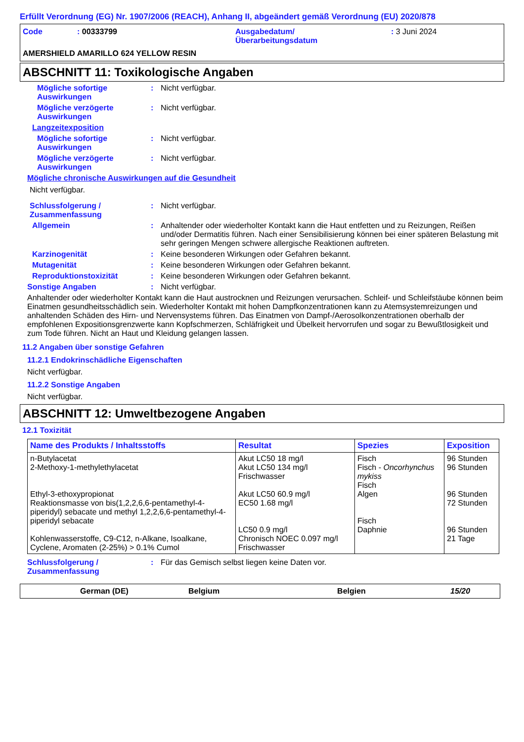Erfüllt Verordnung (EG) Nr. 1907/2006 (REACH), Anhang II, abgeändert gemäß Verordnung (EU) 2020/878
Code : 00333799 Ausgabedatum/
Überarbeitungsdatum
: 3 Juni 2024
AMERSHIELD AMARILLO 624 YELLOW RESIN
ABSCHNITT 11: Toxikologische Angaben
Mögliche sofortige Auswirkungen
: Nicht verfügbar.
Mögliche verzögerte Auswirkungen
: Nicht verfügbar.
Langzeitexposition
Mögliche sofortige Auswirkungen
: Nicht verfügbar.
Mögliche verzögerte Auswirkungen
: Nicht verfügbar.
Mögliche chronische Auswirkungen auf die Gesundheit
Nicht verfügbar.
Schlussfolgerung / Zusammenfassung
: Nicht verfügbar.
Allgemein : Anhaltender oder wiederholter Kontakt kann die Haut entfetten und zu Reizungen, Reißen und/oder Dermatitis führen. Nach einer Sensibilisierung können bei einer späteren Belastung mit sehr geringen Mengen schwere allergische Reaktionen auftreten.
Karzinogenität : Keine besonderen Wirkungen oder Gefahren bekannt.
Mutagenität : Keine besonderen Wirkungen oder Gefahren bekannt.
Reproduktionstoxizität : Keine besonderen Wirkungen oder Gefahren bekannt.
Sonstige Angaben : Nicht verfügbar.
Anhaltender oder wiederholter Kontakt kann die Haut austrocknen und Reizungen verursachen. Schleif- und Schleifstäube können beim Einatmen gesundheitsschädlich sein. Wiederholter Kontakt mit hohen Dampfkonzentrationen kann zu Atemsystemreizungen und anhaltenden Schäden des Hirn- und Nervensystems führen. Das Einatmen von Dampf-/Aerosolkonzentrationen oberhalb der empfohlenen Expositionsgrenzwerte kann Kopfschmerzen, Schläfrigkeit und Übelkeit hervorrufen und sogar zu Bewußtlosigkeit und zum Tode führen. Nicht an Haut und Kleidung gelangen lassen.
11.2 Angaben über sonstige Gefahren
11.2.1 Endokrinschädliche Eigenschaften
Nicht verfügbar.
11.2.2 Sonstige Angaben
Nicht verfügbar.
ABSCHNITT 12: Umweltbezogene Angaben
12.1 Toxizität
| Name des Produkts / Inhaltsstoffs | Resultat | Spezies | Exposition |
| --- | --- | --- | --- |
| n-Butylacetat 2-Methoxy-1-methylethylacetat Ethyl-3-ethoxypropionat Reaktionsmasse von bis(1,2,2,6,6-pentamethyl-4-piperidyl) sebacate und methyl 1,2,2,6,6-pentamethyl-4-piperidyl sebacate Kohlenwasserstoffe, C9-C12, n-Alkane, Isoalkane, Cyclene, Aromaten (2-25%) > 0.1% Cumol | Akut LC50 18 mg/l Akut LC50 134 mg/l Frischwasser Akut LC50 60.9 mg/l EC50 1.68 mg/l LC50 0.9 mg/l Chronisch NOEC 0.097 mg/l Frischwasser | Fisch Fisch - Oncorhynchus mykiss Fisch Algen Fisch Daphnie | 96 Stunden 96 Stunden 96 Stunden 72 Stunden 96 Stunden 21 Tage |
Schlussfolgerung / Zusammenfassung
: Für das Gemisch selbst liegen keine Daten vor.
German (DE) Belgium Belgien 15/20